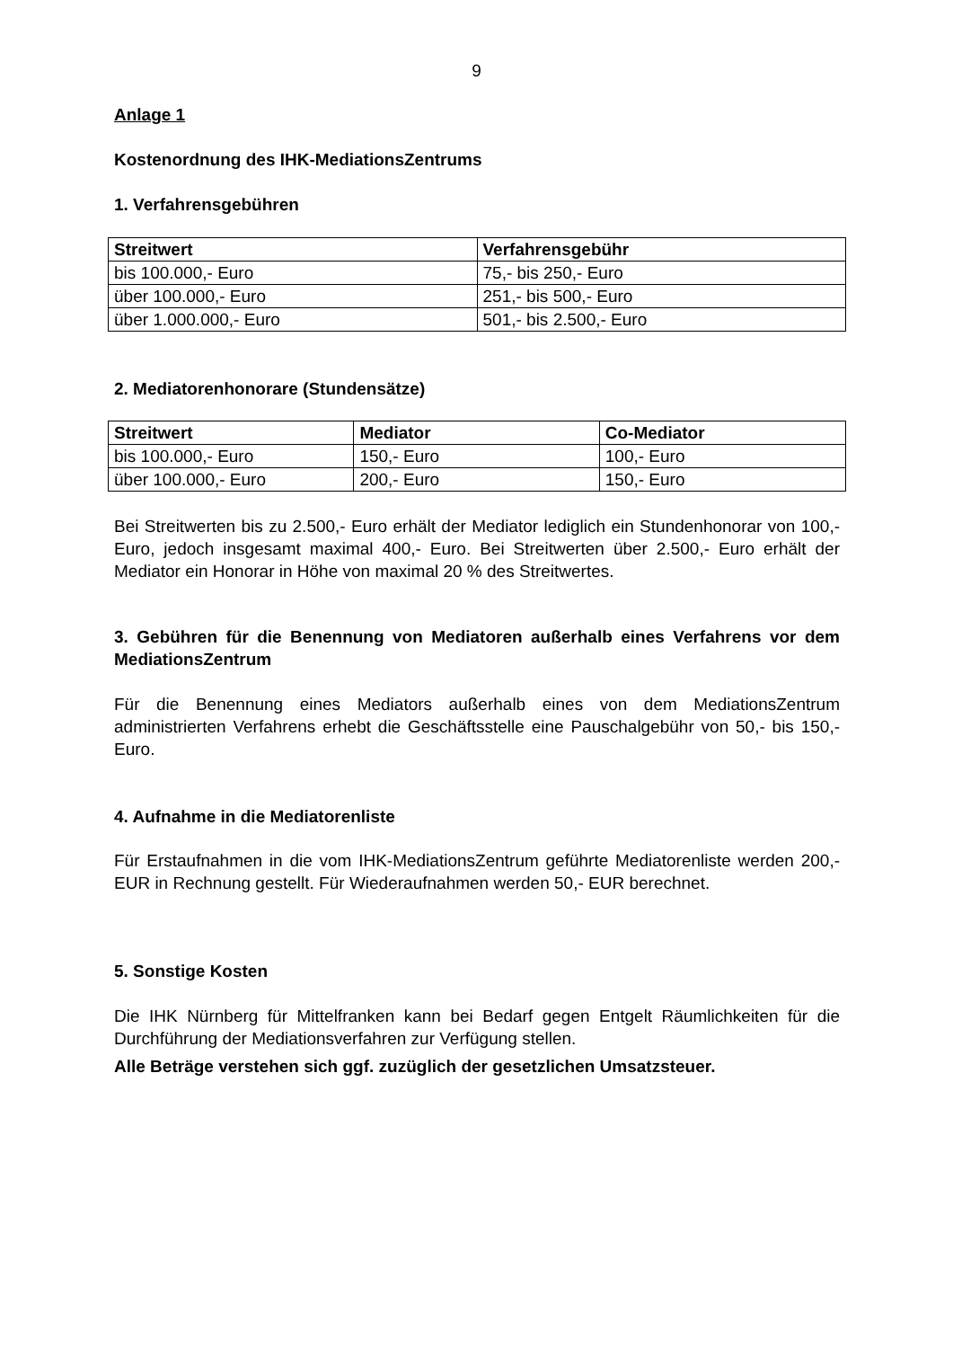9
Anlage 1
Kostenordnung des IHK-MediationsZentrums
1. Verfahrensgebühren
| Streitwert | Verfahrensgebühr |
| --- | --- |
| bis 100.000,- Euro | 75,- bis 250,- Euro |
| über 100.000,- Euro | 251,- bis 500,- Euro |
| über 1.000.000,- Euro | 501,- bis 2.500,- Euro |
2. Mediatorenhonorare (Stundensätze)
| Streitwert | Mediator | Co-Mediator |
| --- | --- | --- |
| bis 100.000,- Euro | 150,- Euro | 100,- Euro |
| über 100.000,- Euro | 200,- Euro | 150,- Euro |
Bei Streitwerten bis zu 2.500,- Euro erhält der Mediator lediglich ein Stundenhonorar von 100,- Euro, jedoch insgesamt maximal 400,- Euro. Bei Streitwerten über 2.500,- Euro erhält der Mediator ein Honorar in Höhe von maximal 20 % des Streitwertes.
3. Gebühren für die Benennung von Mediatoren außerhalb eines Verfahrens vor dem MediationsZentrum
Für die Benennung eines Mediators außerhalb eines von dem MediationsZentrum administrierten Verfahrens erhebt die Geschäftsstelle eine Pauschalgebühr von 50,- bis 150,- Euro.
4. Aufnahme in die Mediatorenliste
Für Erstaufnahmen in die vom IHK-MediationsZentrum geführte Mediatorenliste werden 200,- EUR in Rechnung gestellt. Für Wiederaufnahmen werden 50,- EUR berechnet.
5. Sonstige Kosten
Die IHK Nürnberg für Mittelfranken kann bei Bedarf gegen Entgelt Räumlichkeiten für die Durchführung der Mediationsverfahren zur Verfügung stellen.
Alle Beträge verstehen sich ggf. zuzüglich der gesetzlichen Umsatzsteuer.